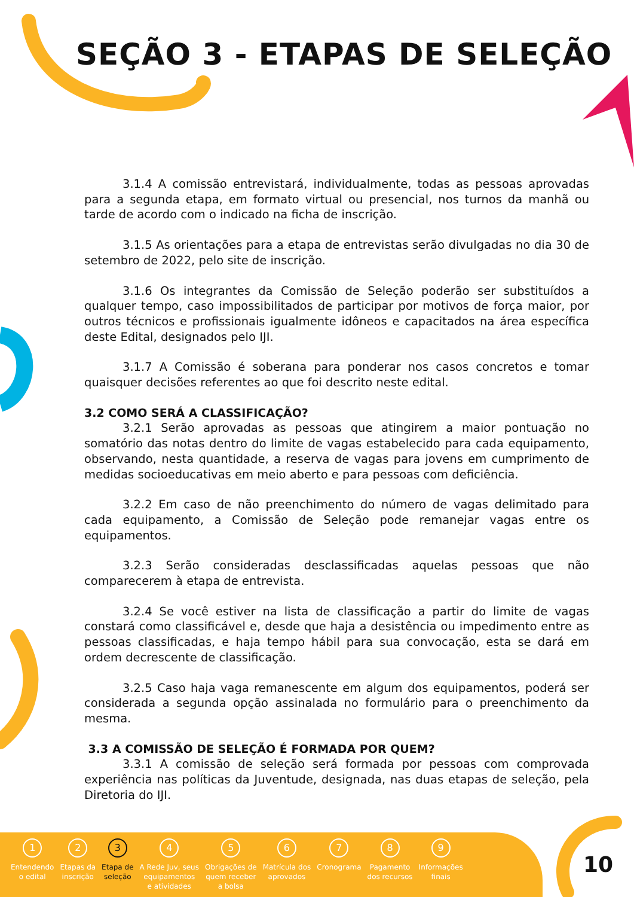SEÇÃO 3 - ETAPAS DE SELEÇÃO
3.1.4 A comissão entrevistará, individualmente, todas as pessoas aprovadas para a segunda etapa, em formato virtual ou presencial, nos turnos da manhã ou tarde de acordo com o indicado na ficha de inscrição.
3.1.5 As orientações para a etapa de entrevistas serão divulgadas no dia 30 de setembro de 2022, pelo site de inscrição.
3.1.6 Os integrantes da Comissão de Seleção poderão ser substituídos a qualquer tempo, caso impossibilitados de participar por motivos de força maior, por outros técnicos e profissionais igualmente idôneos e capacitados na área específica deste Edital, designados pelo IJI.
3.1.7 A Comissão é soberana para ponderar nos casos concretos e tomar quaisquer decisões referentes ao que foi descrito neste edital.
3.2 COMO SERÁ A CLASSIFICAÇÃO?
3.2.1 Serão aprovadas as pessoas que atingirem a maior pontuação no somatório das notas dentro do limite de vagas estabelecido para cada equipamento, observando, nesta quantidade, a reserva de vagas para jovens em cumprimento de medidas socioeducativas em meio aberto e para pessoas com deficiência.
3.2.2 Em caso de não preenchimento do número de vagas delimitado para cada equipamento, a Comissão de Seleção pode remanejar vagas entre os equipamentos.
3.2.3 Serão consideradas desclassificadas aquelas pessoas que não comparecerem à etapa de entrevista.
3.2.4 Se você estiver na lista de classificação a partir do limite de vagas constará como classificável e, desde que haja a desistência ou impedimento entre as pessoas classificadas, e haja tempo hábil para sua convocação, esta se dará em ordem decrescente de classificação.
3.2.5 Caso haja vaga remanescente em algum dos equipamentos, poderá ser considerada a segunda opção assinalada no formulário para o preenchimento da mesma.
3.3 A COMISSÃO DE SELEÇÃO É FORMADA POR QUEM?
3.3.1 A comissão de seleção será formada por pessoas com comprovada experiência nas políticas da Juventude, designada, nas duas etapas de seleção, pela Diretoria do IJI.
1
Entendendo
o edital
2
Etapas da
inscrição
3
Etapa de
seleção
4
A Rede Juv, seus
equipamentos
e atividades
5
Obrigações de
quem receber
a bolsa
6
Matrícula dos
aprovados
7
Cronograma
8
Pagamento
dos recursos
9
Informações
finais
10